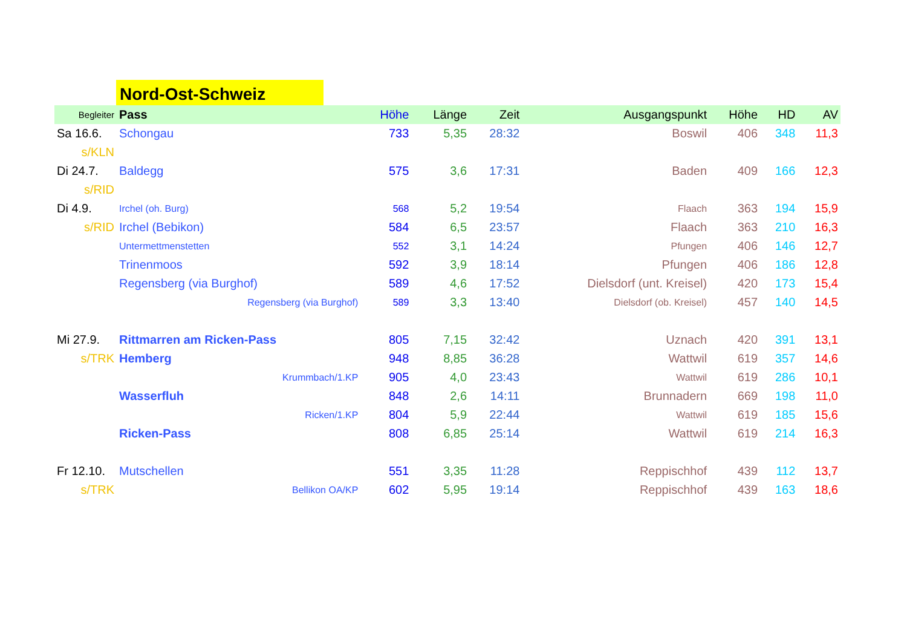Nord-Ost-Schweiz
| Begleiter | Pass | Höhe | Länge | Zeit | Ausgangspunkt | Höhe | HD | AV |
| --- | --- | --- | --- | --- | --- | --- | --- | --- |
| Sa 16.6. | Schongau | 733 | 5,35 | 28:32 | Boswil | 406 | 348 | 11,3 |
| s/KLN | | | | | | | | |
| Di 24.7. | Baldegg | 575 | 3,6 | 17:31 | Baden | 409 | 166 | 12,3 |
| s/RID | | | | | | | | |
| Di 4.9. | Irchel (oh. Burg) | 568 | 5,2 | 19:54 | Flaach | 363 | 194 | 15,9 |
| s/RID | Irchel (Bebikon) | 584 | 6,5 | 23:57 | Flaach | 363 | 210 | 16,3 |
| | Untermettmenstetten | 552 | 3,1 | 14:24 | Pfungen | 406 | 146 | 12,7 |
| | Trinenmoos | 592 | 3,9 | 18:14 | Pfungen | 406 | 186 | 12,8 |
| | Regensberg (via Burghof) | 589 | 4,6 | 17:52 | Dielsdorf (unt. Kreisel) | 420 | 173 | 15,4 |
| | Regensberg (via Burghof) | 589 | 3,3 | 13:40 | Dielsdorf (ob. Kreisel) | 457 | 140 | 14,5 |
| Mi 27.9. | Rittmarren am Ricken-Pass | 805 | 7,15 | 32:42 | Uznach | 420 | 391 | 13,1 |
| s/TRK | Hemberg | 948 | 8,85 | 36:28 | Wattwil | 619 | 357 | 14,6 |
| | Krummbach/1.KP | 905 | 4,0 | 23:43 | Wattwil | 619 | 286 | 10,1 |
| | Wasserfluh | 848 | 2,6 | 14:11 | Brunnadern | 669 | 198 | 11,0 |
| | Ricken/1.KP | 804 | 5,9 | 22:44 | Wattwil | 619 | 185 | 15,6 |
| | Ricken-Pass | 808 | 6,85 | 25:14 | Wattwil | 619 | 214 | 16,3 |
| Fr 12.10. | Mutschellen | 551 | 3,35 | 11:28 | Reppischhof | 439 | 112 | 13,7 |
| s/TRK | Bellikon OA/KP | 602 | 5,95 | 19:14 | Reppischhof | 439 | 163 | 18,6 |